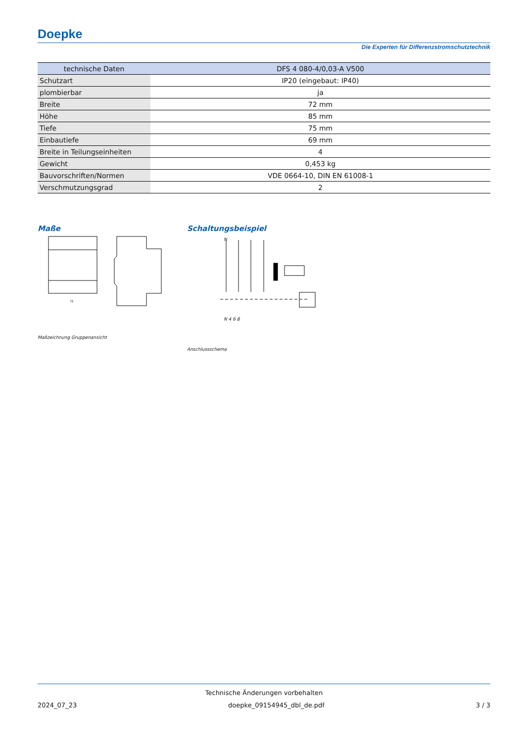Doepke
Die Experten für Differenzstromschutztechnik
| technische Daten | DFS 4 080-4/0,03-A V500 |
| --- | --- |
| Schutzart | IP20 (eingebaut: IP40) |
| plombierbar | ja |
| Breite | 72 mm |
| Höhe | 85 mm |
| Tiefe | 75 mm |
| Einbautiefe | 69 mm |
| Breite in Teilungseinheiten | 4 |
| Gewicht | 0,453 kg |
| Bauvorschriften/Normen | VDE 0664-10, DIN EN 61008-1 |
| Verschmutzungsgrad | 2 |
Maße Schaltungsbeispiel
72
N
N 4 6 8
Maßzeichnung Gruppenansicht
Anschlussschema
Technische Änderungen vorbehalten
2024_07_23 doepke_09154945_dbl_de.pdf 3 / 3